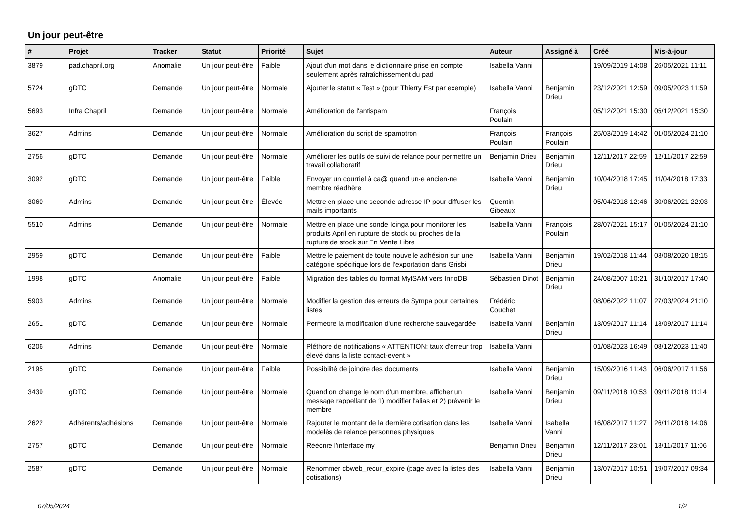Un jour peut-être
| # | Projet | Tracker | Statut | Priorité | Sujet | Auteur | Assigné à | Créé | Mis-à-jour |
| --- | --- | --- | --- | --- | --- | --- | --- | --- | --- |
| 3879 | pad.chapril.org | Anomalie | Un jour peut-être | Faible | Ajout d'un mot dans le dictionnaire prise en compte seulement après rafraîchissement du pad | Isabella Vanni | | 19/09/2019 14:08 | 26/05/2021 11:11 |
| 5724 | gDTC | Demande | Un jour peut-être | Normale | Ajouter le statut « Test » (pour Thierry Est par exemple) | Isabella Vanni | Benjamin Drieu | 23/12/2021 12:59 | 09/05/2023 11:59 |
| 5693 | Infra Chapril | Demande | Un jour peut-être | Normale | Amélioration de l'antispam | François Poulain | | 05/12/2021 15:30 | 05/12/2021 15:30 |
| 3627 | Admins | Demande | Un jour peut-être | Normale | Amélioration du script de spamotron | François Poulain | François Poulain | 25/03/2019 14:42 | 01/05/2024 21:10 |
| 2756 | gDTC | Demande | Un jour peut-être | Normale | Améliorer les outils de suivi de relance pour permettre un travail collaboratif | Benjamin Drieu | Benjamin Drieu | 12/11/2017 22:59 | 12/11/2017 22:59 |
| 3092 | gDTC | Demande | Un jour peut-être | Faible | Envoyer un courriel à ca@ quand un·e ancien·ne membre réadhère | Isabella Vanni | Benjamin Drieu | 10/04/2018 17:45 | 11/04/2018 17:33 |
| 3060 | Admins | Demande | Un jour peut-être | Élevée | Mettre en place une seconde adresse IP pour diffuser les mails importants | Quentin Gibeaux | | 05/04/2018 12:46 | 30/06/2021 22:03 |
| 5510 | Admins | Demande | Un jour peut-être | Normale | Mettre en place une sonde Icinga pour monitorer les produits April en rupture de stock ou proches de la rupture de stock sur En Vente Libre | Isabella Vanni | François Poulain | 28/07/2021 15:17 | 01/05/2024 21:10 |
| 2959 | gDTC | Demande | Un jour peut-être | Faible | Mettre le paiement de toute nouvelle adhésion sur une catégorie spécifique lors de l'exportation dans Grisbi | Isabella Vanni | Benjamin Drieu | 19/02/2018 11:44 | 03/08/2020 18:15 |
| 1998 | gDTC | Anomalie | Un jour peut-être | Faible | Migration des tables du format MyISAM vers InnoDB | Sébastien Dinot | Benjamin Drieu | 24/08/2007 10:21 | 31/10/2017 17:40 |
| 5903 | Admins | Demande | Un jour peut-être | Normale | Modifier la gestion des erreurs de Sympa pour certaines listes | Frédéric Couchet | | 08/06/2022 11:07 | 27/03/2024 21:10 |
| 2651 | gDTC | Demande | Un jour peut-être | Normale | Permettre la modification d'une recherche sauvegardée | Isabella Vanni | Benjamin Drieu | 13/09/2017 11:14 | 13/09/2017 11:14 |
| 6206 | Admins | Demande | Un jour peut-être | Normale | Pléthore de notifications « ATTENTION: taux d'erreur trop élevé dans la liste contact-event » | Isabella Vanni | | 01/08/2023 16:49 | 08/12/2023 11:40 |
| 2195 | gDTC | Demande | Un jour peut-être | Faible | Possibilité de joindre des documents | Isabella Vanni | Benjamin Drieu | 15/09/2016 11:43 | 06/06/2017 11:56 |
| 3439 | gDTC | Demande | Un jour peut-être | Normale | Quand on change le nom d'un membre, afficher un message rappellant de 1) modifier l'alias et 2) prévenir le membre | Isabella Vanni | Benjamin Drieu | 09/11/2018 10:53 | 09/11/2018 11:14 |
| 2622 | Adhérents/adhésions | Demande | Un jour peut-être | Normale | Rajouter le montant de la dernière cotisation dans les modelès de relance personnes physiques | Isabella Vanni | Isabella Vanni | 16/08/2017 11:27 | 26/11/2018 14:06 |
| 2757 | gDTC | Demande | Un jour peut-être | Normale | Réécrire l'interface my | Benjamin Drieu | Benjamin Drieu | 12/11/2017 23:01 | 13/11/2017 11:06 |
| 2587 | gDTC | Demande | Un jour peut-être | Normale | Renommer cbweb_recur_expire (page avec la listes des cotisations) | Isabella Vanni | Benjamin Drieu | 13/07/2017 10:51 | 19/07/2017 09:34 |
07/05/2024 1/2